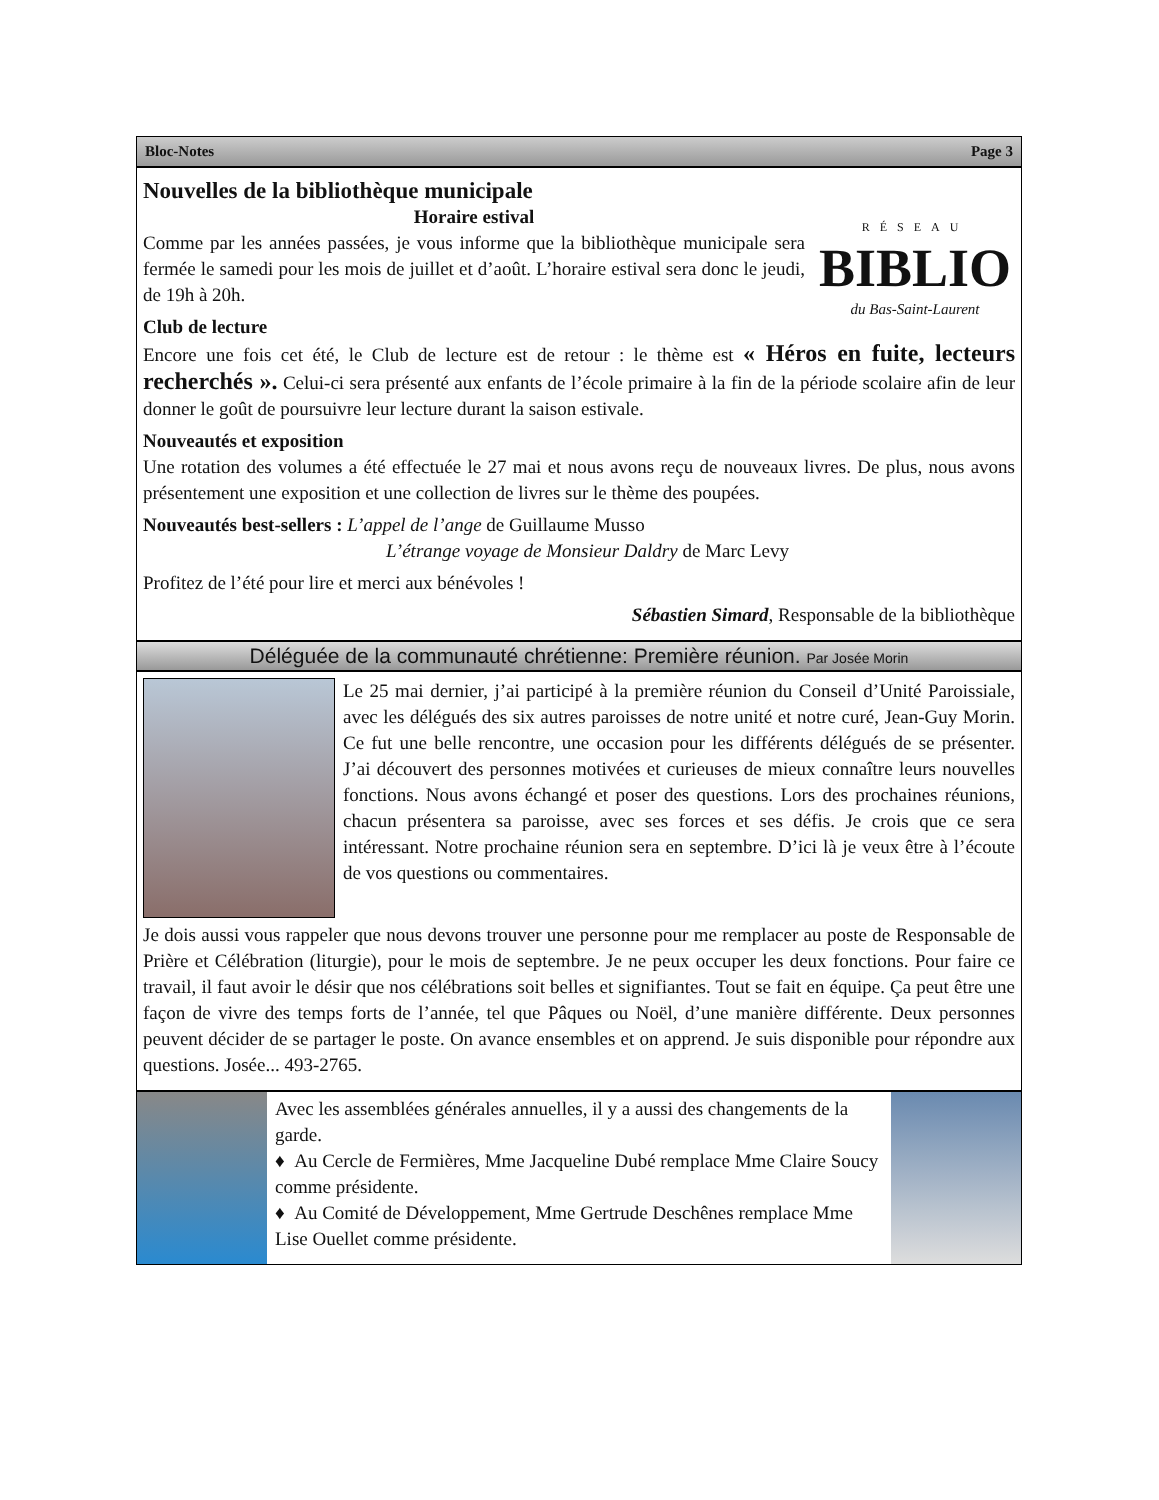Bloc-Notes Page 3
RÉSEAU
BIBLIO
du Bas-Saint-Laurent
Nouvelles de la bibliothèque municipale
Horaire estival
Comme par les années passées, je vous informe que la bibliothèque municipale sera fermée le samedi pour les mois de juillet et d’août. L’horaire estival sera donc le jeudi, de 19h à 20h.
Club de lecture
Encore une fois cet été, le Club de lecture est de retour : le thème est « Héros en fuite, lecteurs recherchés ». Celui-ci sera présenté aux enfants de l’école primaire à la fin de la période scolaire afin de leur donner le goût de poursuivre leur lecture durant la saison estivale.
Nouveautés et exposition
Une rotation des volumes a été effectuée le 27 mai et nous avons reçu de nouveaux livres. De plus, nous avons présentement une exposition et une collection de livres sur le thème des poupées.
Nouveautés best-sellers : L’appel de l’ange de Guillaume Musso
L’étrange voyage de Monsieur Daldry de Marc Levy
Profitez de l’été pour lire et merci aux bénévoles !
Sébastien Simard, Responsable de la bibliothèque
Déléguée de la communauté chrétienne: Première réunion. Par Josée Morin
Le 25 mai dernier, j’ai participé à la première réunion du Conseil d’Unité Paroissiale, avec les délégués des six autres paroisses de notre unité et notre curé, Jean-Guy Morin. Ce fut une belle rencontre, une occasion pour les différents délégués de se présenter. J’ai découvert des personnes motivées et curieuses de mieux connaître leurs nouvelles fonctions. Nous avons échangé et poser des questions. Lors des prochaines réunions, chacun présentera sa paroisse, avec ses forces et ses défis. Je crois que ce sera intéressant. Notre prochaine réunion sera en septembre. D’ici là je veux être à l’écoute de vos questions ou commentaires.
Je dois aussi vous rappeler que nous devons trouver une personne pour me remplacer au poste de Responsable de Prière et Célébration (liturgie), pour le mois de septembre. Je ne peux occuper les deux fonctions. Pour faire ce travail, il faut avoir le désir que nos célébrations soit belles et signifiantes. Tout se fait en équipe. Ça peut être une façon de vivre des temps forts de l’année, tel que Pâques ou Noël, d’une manière différente. Deux personnes peuvent décider de se partager le poste. On avance ensembles et on apprend. Je suis disponible pour répondre aux questions. Josée... 493-2765.
Avec les assemblées générales annuelles, il y a aussi des changements de la garde.
♦ Au Cercle de Fermières, Mme Jacqueline Dubé remplace Mme Claire Soucy comme présidente.
♦ Au Comité de Développement, Mme Gertrude Deschênes remplace Mme Lise Ouellet comme présidente.